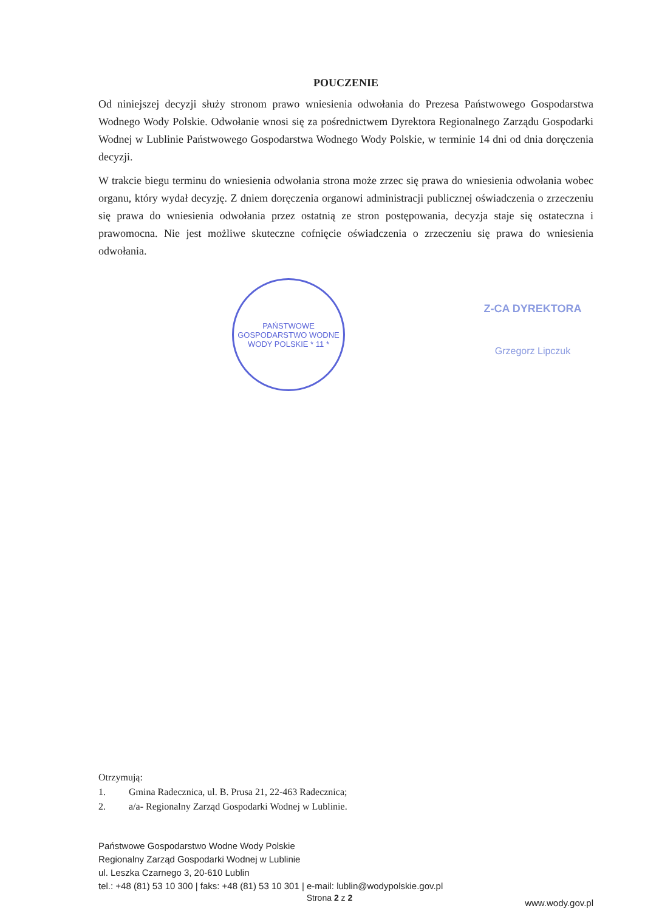POUCZENIE
Od niniejszej decyzji służy stronom prawo wniesienia odwołania do Prezesa Państwowego Gospodarstwa Wodnego Wody Polskie. Odwołanie wnosi się za pośrednictwem Dyrektora Regionalnego Zarządu Gospodarki Wodnej w Lublinie Państwowego Gospodarstwa Wodnego Wody Polskie, w terminie 14 dni od dnia doręczenia decyzji.
W trakcie biegu terminu do wniesienia odwołania strona może zrzec się prawa do wniesienia odwołania wobec organu, który wydał decyzję. Z dniem doręczenia organowi administracji publicznej oświadczenia o zrzeczeniu się prawa do wniesienia odwołania przez ostatnią ze stron postępowania, decyzja staje się ostateczna i prawomocna. Nie jest możliwe skuteczne cofnięcie oświadczenia o zrzeczeniu się prawa do wniesienia odwołania.
PAŃSTWOWE GOSPODARSTWO WODNE WODY POLSKIE * 11 *
Z-CA DYREKTORA
Grzegorz Lipczuk
Otrzymują:
1. Gmina Radecznica, ul. B. Prusa 21, 22-463 Radecznica;
2. a/a- Regionalny Zarząd Gospodarki Wodnej w Lublinie.
Państwowe Gospodarstwo Wodne Wody Polskie
Regionalny Zarząd Gospodarki Wodnej w Lublinie
ul. Leszka Czarnego 3, 20-610 Lublin
tel.: +48 (81) 53 10 300 | faks: +48 (81) 53 10 301 | e-mail: lublin@wodypolskie.gov.pl
www.wody.gov.pl
Strona 2 z 2